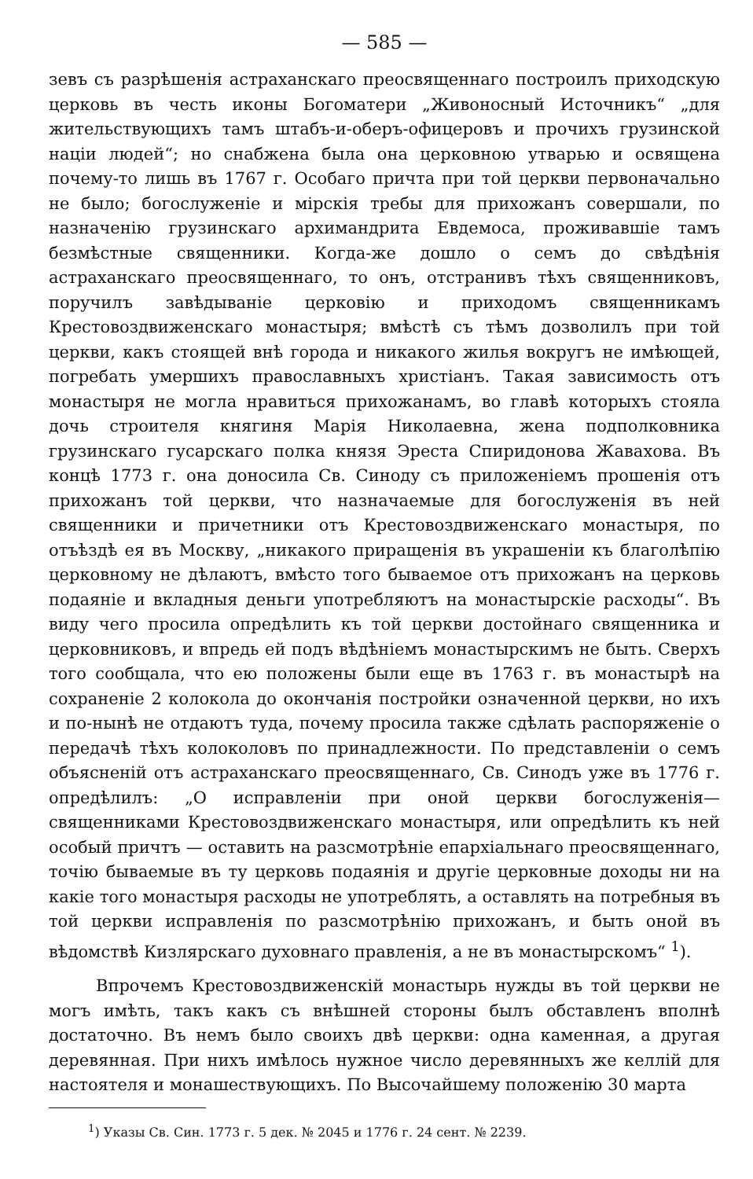— 585 —
зевъ съ разрѣшенія астраханскаго преосвященнаго построилъ приходскую церковь въ честь иконы Богоматери „Живоносный Источникъ“ „для жительствующихъ тамъ штабъ-и-оберъ-офицеровъ и прочихъ грузинской націи людей“; но снабжена была она церковною утварью и освящена почему-то лишь въ 1767 г. Особаго причта при той церкви первоначально не было; богослуженіе и мірскія требы для прихожанъ совершали, по назначенію грузинскаго архимандрита Евдемоса, проживавшіе тамъ безмѣстные священники. Когда-же дошло о семъ до свѣдѣнія астраханскаго преосвященнаго, то онъ, отстранивъ тѣхъ священниковъ, поручилъ завѣдываніе церковію и приходомъ священникамъ Крестовоздвиженскаго монастыря; вмѣстѣ съ тѣмъ дозволилъ при той церкви, какъ стоящей внѣ города и никакого жилья вокругъ не имѣющей, погребать умершихъ православныхъ христіанъ. Такая зависимость отъ монастыря не могла нравиться прихожанамъ, во главѣ которыхъ стояла дочь строителя княгиня Марія Николаевна, жена подполковника грузинскаго гусарскаго полка князя Эреста Спиридонова Жавахова. Въ концѣ 1773 г. она доносила Св. Синоду съ приложеніемъ прошенія отъ прихожанъ той церкви, что назначаемые для богослуженія въ ней священники и причетники отъ Крестовоздвиженскаго монастыря, по отъѣздѣ ея въ Москву, „никакого приращенія въ украшеніи къ благолѣпію церковному не дѣлаютъ, вмѣсто того бываемое отъ прихожанъ на церковь подаяніе и вкладныя деньги употребляютъ на монастырскіе расходы“. Въ виду чего просила опредѣлить къ той церкви достойнаго священника и церковниковъ, и впредь ей подъ вѣдѣніемъ монастырскимъ не быть. Сверхъ того сообщала, что ею положены были еще въ 1763 г. въ монастырѣ на сохраненіе 2 колокола до окончанія постройки означенной церкви, но ихъ и по-нынѣ не отдаютъ туда, почему просила также сдѣлать распоряженіе о передачѣ тѣхъ колоколовъ по принадлежности. По представленіи о семъ объясненій отъ астраханскаго преосвященнаго, Св. Синодъ уже въ 1776 г. опредѣлилъ: „О исправленіи при оной церкви богослуженія—священниками Крестовоздвиженскаго монастыря, или опредѣлить къ ней особый причтъ — оставить на разсмотрѣніе епархіальнаго преосвященнаго, точію бываемые въ ту церковь подаянія и другіе церковные доходы ни на какіе того монастыря расходы не употреблять, а оставлять на потребныя въ той церкви исправленія по разсмотрѣнію прихожанъ, и быть оной въ вѣдомствѣ Кизлярскаго духовнаго правленія, а не въ монастырскомъ“ <sup>1</sup>).
Впрочемъ Крестовоздвиженскій монастырь нужды въ той церкви не могъ имѣть, такъ какъ съ внѣшней стороны былъ обставленъ вполнѣ достаточно. Въ немъ было своихъ двѣ церкви: одна каменная, а другая деревянная. При нихъ имѣлось нужное число деревянныхъ же келлій для настоятеля и монашествующихъ. По Высочайшему положенію 30 марта
<sup>1</sup>) Указы Св. Син. 1773 г. 5 дек. № 2045 и 1776 г. 24 сент. № 2239.